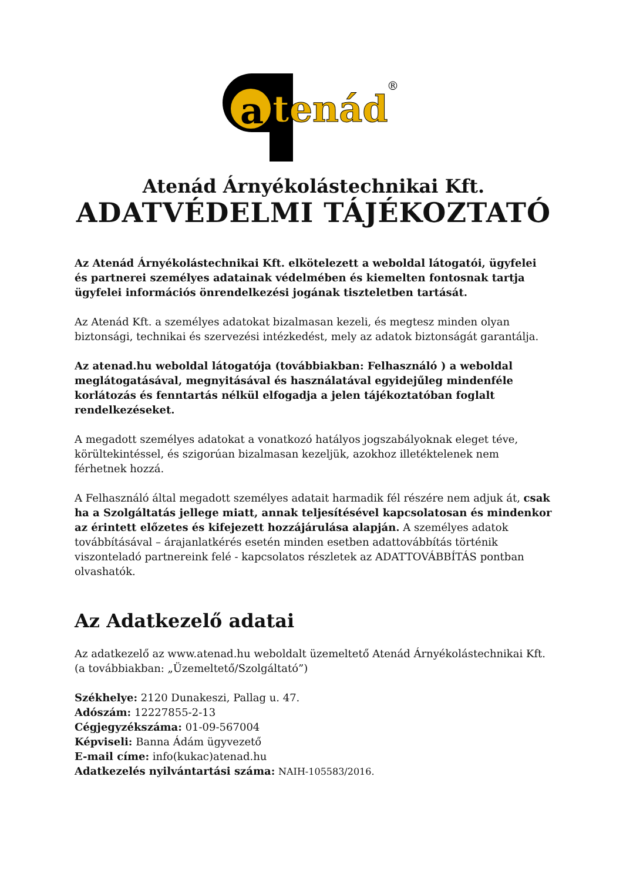a
tenád
®
Atenád Árnyékolástechnikai Kft.
ADATVÉDELMI TÁJÉKOZTATÓ
Az Atenád Árnyékolástechnikai Kft. elkötelezett a weboldal látogatói, ügyfelei és partnerei személyes adatainak védelmében és kiemelten fontosnak tartja ügyfelei információs önrendelkezési jogának tiszteletben tartását.
Az Atenád Kft. a személyes adatokat bizalmasan kezeli, és megtesz minden olyan biztonsági, technikai és szervezési intézkedést, mely az adatok biztonságát garantálja.
Az atenad.hu weboldal látogatója (továbbiakban: Felhasználó ) a weboldal meglátogatásával, megnyitásával és használatával egyidejűleg mindenféle korlátozás és fenntartás nélkül elfogadja a jelen tájékoztatóban foglalt rendelkezéseket.
A megadott személyes adatokat a vonatkozó hatályos jogszabályoknak eleget téve, körültekintéssel, és szigorúan bizalmasan kezeljük, azokhoz illetéktelenek nem férhetnek hozzá.
A Felhasználó által megadott személyes adatait harmadik fél részére nem adjuk át, csak ha a Szolgáltatás jellege miatt, annak teljesítésével kapcsolatosan és mindenkor az érintett előzetes és kifejezett hozzájárulása alapján. A személyes adatok továbbításával – árajanlatkérés esetén minden esetben adattovábbítás történik viszonteladó partnereink felé - kapcsolatos részletek az ADATTOVÁBBÍTÁS pontban olvashatók.
Az Adatkezelő adatai
Az adatkezelő az www.atenad.hu weboldalt üzemeltető Atenád Árnyékolástechnikai Kft. (a továbbiakban: „Üzemeltető/Szolgáltató”)
Székhelye: 2120 Dunakeszi, Pallag u. 47.
Adószám: 12227855-2-13
Cégjegyzékszáma: 01-09-567004
Képviseli: Banna Ádám ügyvezető
E-mail címe: info(kukac)atenad.hu
Adatkezelés nyilvántartási száma: NAIH-105583/2016.